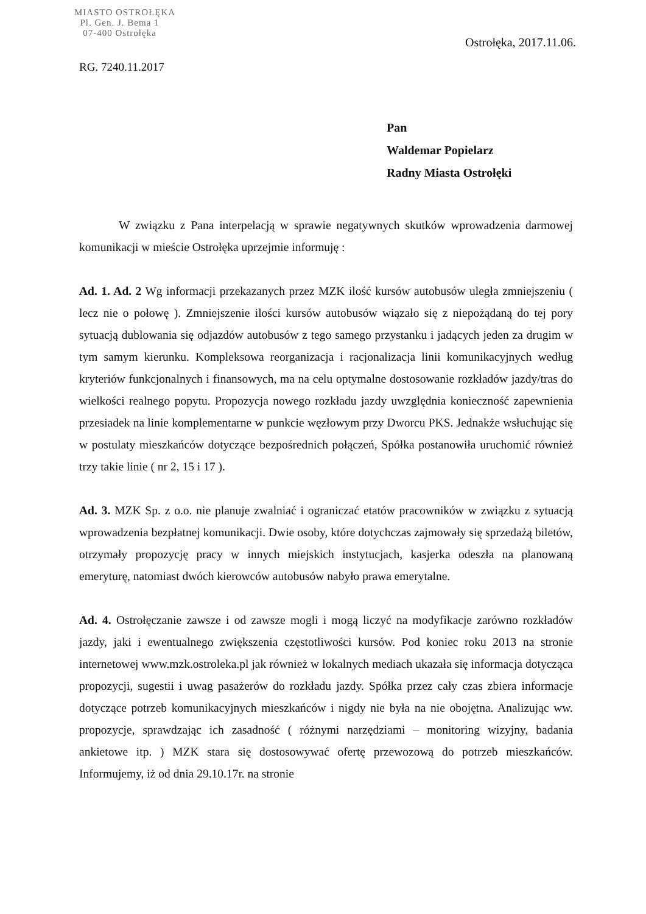MIASTO OSTROŁĘKA
Pl. Gen. J. Bema 1
07-400 Ostrołęka
Ostrołęka, 2017.11.06.
RG. 7240.11.2017
Pan
Waldemar Popielarz
Radny Miasta Ostrołęki
W związku z Pana interpelacją w sprawie negatywnych skutków wprowadzenia darmowej komunikacji w mieście Ostrołęka uprzejmie informuję :
Ad. 1. Ad. 2 Wg informacji przekazanych przez MZK ilość kursów autobusów uległa zmniejszeniu ( lecz nie o połowę ). Zmniejszenie ilości kursów autobusów wiązało się z niepożądaną do tej pory sytuacją dublowania się odjazdów autobusów z tego samego przystanku i jadących jeden za drugim w tym samym kierunku. Kompleksowa reorganizacja i racjonalizacja linii komunikacyjnych według kryteriów funkcjonalnych i finansowych, ma na celu optymalne dostosowanie rozkładów jazdy/tras do wielkości realnego popytu. Propozycja nowego rozkładu jazdy uwzględnia konieczność zapewnienia przesiadek na linie komplementarne w punkcie węzłowym przy Dworcu PKS. Jednakże wsłuchując się w postulaty mieszkańców dotyczące bezpośrednich połączeń, Spółka postanowiła uruchomić również trzy takie linie ( nr 2, 15 i 17 ).
Ad. 3. MZK Sp. z o.o. nie planuje zwalniać i ograniczać etatów pracowników w związku z sytuacją wprowadzenia bezpłatnej komunikacji. Dwie osoby, które dotychczas zajmowały się sprzedażą biletów, otrzymały propozycję pracy w innych miejskich instytucjach, kasjerka odeszła na planowaną emeryturę, natomiast dwóch kierowców autobusów nabyło prawa emerytalne.
Ad. 4. Ostrołęczanie zawsze i od zawsze mogli i mogą liczyć na modyfikacje zarówno rozkładów jazdy, jaki i ewentualnego zwiększenia częstotliwości kursów. Pod koniec roku 2013 na stronie internetowej www.mzk.ostroleka.pl jak również w lokalnych mediach ukazała się informacja dotycząca propozycji, sugestii i uwag pasażerów do rozkładu jazdy. Spółka przez cały czas zbiera informacje dotyczące potrzeb komunikacyjnych mieszkańców i nigdy nie była na nie obojętna. Analizując ww. propozycje, sprawdzając ich zasadność ( różnymi narzędziami – monitoring wizyjny, badania ankietowe itp. ) MZK stara się dostosowywać ofertę przewozową do potrzeb mieszkańców. Informujemy, iż od dnia 29.10.17r. na stronie